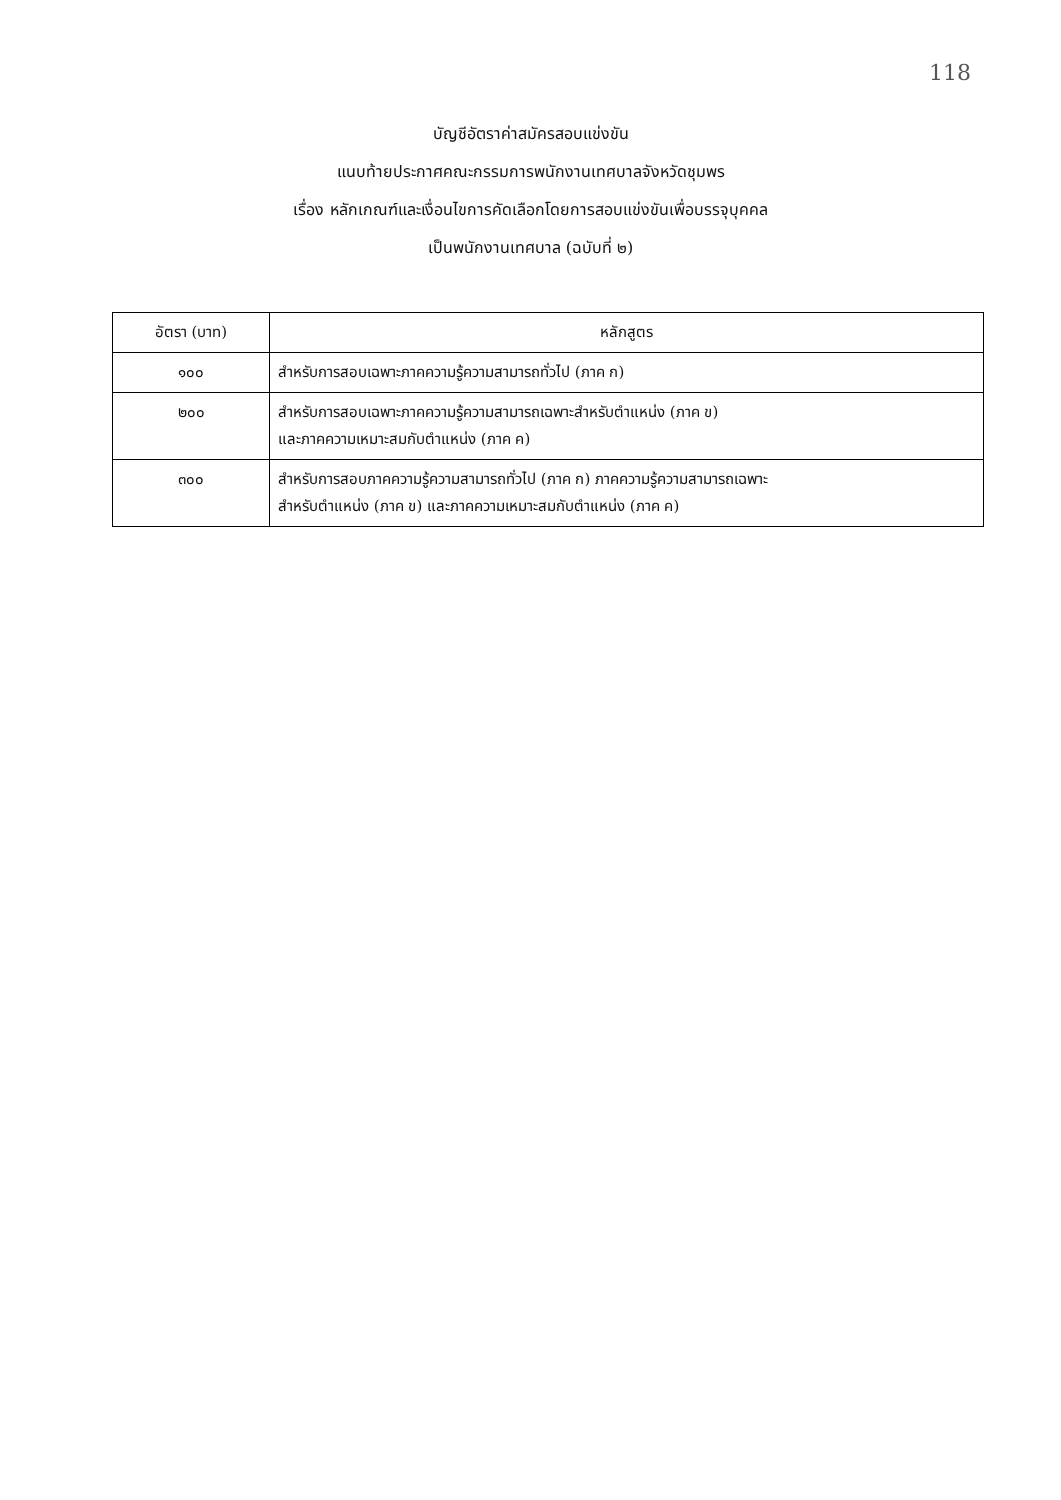118
บัญชีอัตราค่าสมัครสอบแข่งขัน
แนบท้ายประกาศคณะกรรมการพนักงานเทศบาลจังหวัดชุมพร
เรื่อง หลักเกณฑ์และเงื่อนไขการคัดเลือกโดยการสอบแข่งขันเพื่อบรรจุบุคคล
เป็นพนักงานเทศบาล (ฉบับที่ ๒)
| อัตรา (บาท) | หลักสูตร |
| --- | --- |
| ๑๐๐ | สำหรับการสอบเฉพาะภาคความรู้ความสามารถทั่วไป (ภาค ก) |
| ๒๐๐ | สำหรับการสอบเฉพาะภาคความรู้ความสามารถเฉพาะสำหรับตำแหน่ง (ภาค ข) และภาคความเหมาะสมกับตำแหน่ง (ภาค ค) |
| ๓๐๐ | สำหรับการสอบภาคความรู้ความสามารถทั่วไป (ภาค ก) ภาคความรู้ความสามารถเฉพาะ สำหรับตำแหน่ง (ภาค ข) และภาคความเหมาะสมกับตำแหน่ง (ภาค ค) |